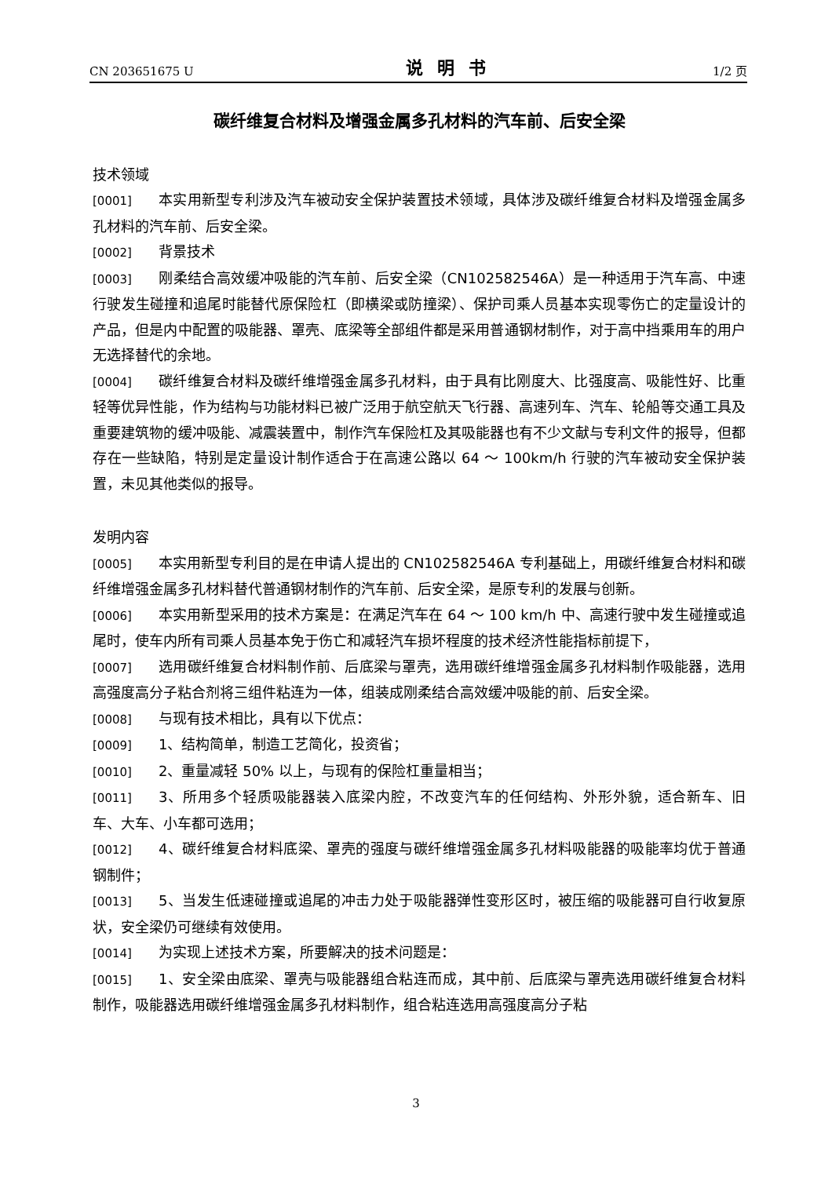CN 203651675 U 说明书 1/2 页
碳纤维复合材料及增强金属多孔材料的汽车前、后安全梁
技术领域
[0001] 本实用新型专利涉及汽车被动安全保护装置技术领域，具体涉及碳纤维复合材料及增强金属多孔材料的汽车前、后安全梁。
[0002] 背景技术
[0003] 刚柔结合高效缓冲吸能的汽车前、后安全梁（CN102582546A）是一种适用于汽车高、中速行驶发生碰撞和追尾时能替代原保险杠（即横梁或防撞梁）、保护司乘人员基本实现零伤亡的定量设计的产品，但是内中配置的吸能器、罩壳、底梁等全部组件都是采用普通钢材制作，对于高中挡乘用车的用户无选择替代的余地。
[0004] 碳纤维复合材料及碳纤维增强金属多孔材料，由于具有比刚度大、比强度高、吸能性好、比重轻等优异性能，作为结构与功能材料已被广泛用于航空航天飞行器、高速列车、汽车、轮船等交通工具及重要建筑物的缓冲吸能、减震装置中，制作汽车保险杠及其吸能器也有不少文献与专利文件的报导，但都存在一些缺陷，特别是定量设计制作适合于在高速公路以 64 ～ 100km/h 行驶的汽车被动安全保护装置，未见其他类似的报导。
发明内容
[0005] 本实用新型专利目的是在申请人提出的 CN102582546A 专利基础上，用碳纤维复合材料和碳纤维增强金属多孔材料替代普通钢材制作的汽车前、后安全梁，是原专利的发展与创新。
[0006] 本实用新型采用的技术方案是：在满足汽车在 64 ～ 100 km/h 中、高速行驶中发生碰撞或追尾时，使车内所有司乘人员基本免于伤亡和减轻汽车损坏程度的技术经济性能指标前提下，
[0007] 选用碳纤维复合材料制作前、后底梁与罩壳，选用碳纤维增强金属多孔材料制作吸能器，选用高强度高分子粘合剂将三组件粘连为一体，组装成刚柔结合高效缓冲吸能的前、后安全梁。
[0008] 与现有技术相比，具有以下优点：
[0009] 1、结构简单，制造工艺简化，投资省；
[0010] 2、重量减轻 50% 以上，与现有的保险杠重量相当；
[0011] 3、所用多个轻质吸能器装入底梁内腔，不改变汽车的任何结构、外形外貌，适合新车、旧车、大车、小车都可选用；
[0012] 4、碳纤维复合材料底梁、罩壳的强度与碳纤维增强金属多孔材料吸能器的吸能率均优于普通钢制件；
[0013] 5、当发生低速碰撞或追尾的冲击力处于吸能器弹性变形区时，被压缩的吸能器可自行收复原状，安全梁仍可继续有效使用。
[0014] 为实现上述技术方案，所要解决的技术问题是：
[0015] 1、安全梁由底梁、罩壳与吸能器组合粘连而成，其中前、后底梁与罩壳选用碳纤维复合材料制作，吸能器选用碳纤维增强金属多孔材料制作，组合粘连选用高强度高分子粘
3